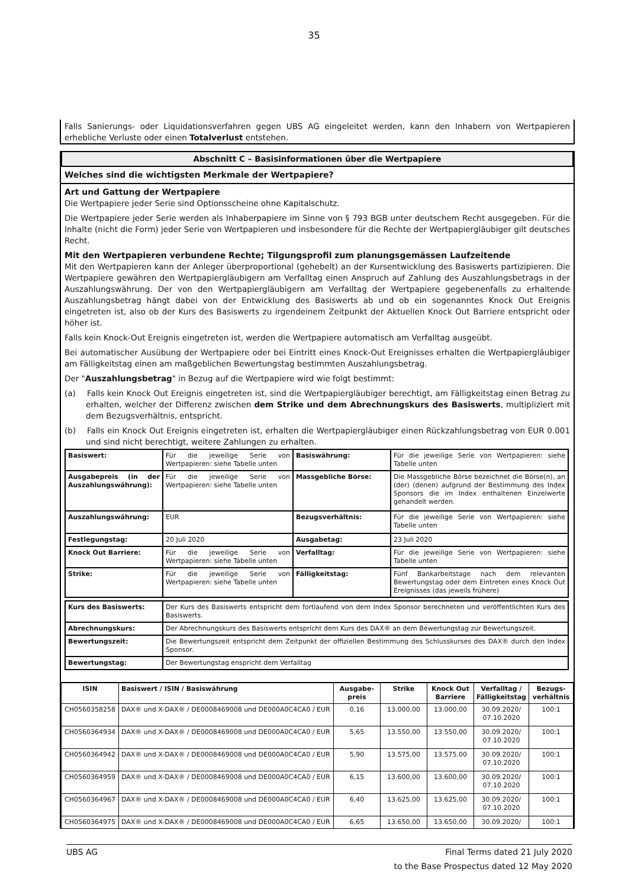35
Falls Sanierungs- oder Liquidationsverfahren gegen UBS AG eingeleitet werden, kann den Inhabern von Wertpapieren erhebliche Verluste oder einen Totalverlust entstehen.
Abschnitt C – Basisinformationen über die Wertpapiere
Welches sind die wichtigsten Merkmale der Wertpapiere?
Art und Gattung der Wertpapiere
Die Wertpapiere jeder Serie sind Optionsscheine ohne Kapitalschutz.
Die Wertpapiere jeder Serie werden als Inhaberpapiere im Sinne von § 793 BGB unter deutschem Recht ausgegeben. Für die Inhalte (nicht die Form) jeder Serie von Wertpapieren und insbesondere für die Rechte der Wertpapiergläubiger gilt deutsches Recht.
Mit den Wertpapieren verbundene Rechte; Tilgungsprofil zum planungsgemässen Laufzeitende
Mit den Wertpapieren kann der Anleger überproportional (gehebelt) an der Kursentwicklung des Basiswerts partizipieren. Die Wertpapiere gewähren den Wertpapiergläubigern am Verfalltag einen Anspruch auf Zahlung des Auszahlungsbetrags in der Auszahlungswährung. Der von den Wertpapiergläubigern am Verfalltag der Wertpapiere gegebenenfalls zu erhaltende Auszahlungsbetrag hängt dabei von der Entwicklung des Basiswerts ab und ob ein sogenanntes Knock Out Ereignis eingetreten ist, also ob der Kurs des Basiswerts zu irgendeinem Zeitpunkt der Aktuellen Knock Out Barriere entspricht oder höher ist.
Falls kein Knock-Out Ereignis eingetreten ist, werden die Wertpapiere automatisch am Verfalltag ausgeübt.
Bei automatischer Ausübung der Wertpapiere oder bei Eintritt eines Knock-Out Ereignisses erhalten die Wertpapiergläubiger am Fälligkeitstag einen am maßgeblichen Bewertungstag bestimmten Auszahlungsbetrag.
Der "Auszahlungsbetrag" in Bezug auf die Wertpapiere wird wie folgt bestimmt:
(a) Falls kein Knock Out Ereignis eingetreten ist, sind die Wertpapiergläubiger berechtigt, am Fälligkeitstag einen Betrag zu erhalten, welcher der Differenz zwischen dem Strike und dem Abrechnungskurs des Basiswerts, multipliziert mit dem Bezugsverhältnis, entspricht.
(b) Falls ein Knock Out Ereignis eingetreten ist, erhalten die Wertpapiergläubiger einen Rückzahlungsbetrag von EUR 0.001 und sind nicht berechtigt, weitere Zahlungen zu erhalten.
| Basiswert: | Für die jeweilige Serie von Wertpapieren: siehe Tabelle unten | Basiswährung: | Für die jeweilige Serie von Wertpapieren: siehe Tabelle unten |
| Ausgabepreis (in der Auszahlungswährung): | Für die jeweilige Serie von Wertpapieren: siehe Tabelle unten | Massgebliche Börse: | Die Massgebliche Börse bezeichnet die Börse(n), an (der) (denen) aufgrund der Bestimmung des Index Sponsors die im Index enthaltenen Einzelwerte gehandelt werden. |
| Auszahlungswährung: | EUR | Bezugsverhältnis: | Für die jeweilige Serie von Wertpapieren: siehe Tabelle unten |
| Festlegungstag: | 20 Juli 2020 | Ausgabetag: | 23 Juli 2020 |
| Knock Out Barriere: | Für die jeweilige Serie von Wertpapieren: siehe Tabelle unten | Verfalltag: | Für die jeweilige Serie von Wertpapieren: siehe Tabelle unten |
| Strike: | Für die jeweilige Serie von Wertpapieren: siehe Tabelle unten | Fälligkeitstag: | Fünf Bankarbeitstage nach dem relevanten Bewertungstag oder dem Eintreten eines Knock Out Ereignisses (das jeweils frühere) |
| Kurs des Basiswerts: | Der Kurs des Basiswerts entspricht dem fortlaufend von dem Index Sponsor berechneten und veröffentlichten Kurs des Basiswerts. |
| Abrechnungskurs: | Der Abrechnungskurs des Basiswerts entspricht dem Kurs des DAX® an dem Bewertungstag zur Bewertungszeit. |
| Bewertungszeit: | Die Bewertungszeit entspricht dem Zeitpunkt der offiziellen Bestimmung des Schlusskurses des DAX® durch den Index Sponsor. |
| Bewertungstag: | Der Bewertungstag enspricht dem Verfalltag |
| ISIN | Basiswert / ISIN / Basiswährung | Ausgabe- preis | Strike | Knock Out Barriere | Verfalltag / Fälligkeitstag | Bezugs- verhältnis |
| --- | --- | --- | --- | --- | --- | --- |
| CH0560358258 | DAX® und X-DAX® / DE0008469008 und DE000A0C4CA0 / EUR | 0,16 | 13.000,00 | 13.000,00 | 30.09.2020/ 07.10.2020 | 100:1 |
| CH0560364934 | DAX® und X-DAX® / DE0008469008 und DE000A0C4CA0 / EUR | 5,65 | 13.550,00 | 13.550,00 | 30.09.2020/ 07.10.2020 | 100:1 |
| CH0560364942 | DAX® und X-DAX® / DE0008469008 und DE000A0C4CA0 / EUR | 5,90 | 13.575,00 | 13.575,00 | 30.09.2020/ 07.10.2020 | 100:1 |
| CH0560364959 | DAX® und X-DAX® / DE0008469008 und DE000A0C4CA0 / EUR | 6,15 | 13.600,00 | 13.600,00 | 30.09.2020/ 07.10.2020 | 100:1 |
| CH0560364967 | DAX® und X-DAX® / DE0008469008 und DE000A0C4CA0 / EUR | 6,40 | 13.625,00 | 13.625,00 | 30.09.2020/ 07.10.2020 | 100:1 |
| CH0560364975 | DAX® und X-DAX® / DE0008469008 und DE000A0C4CA0 / EUR | 6,65 | 13.650,00 | 13.650,00 | 30.09.2020/ | 100:1 |
UBS AG Final Terms dated 21 July 2020
to the Base Prospectus dated 12 May 2020